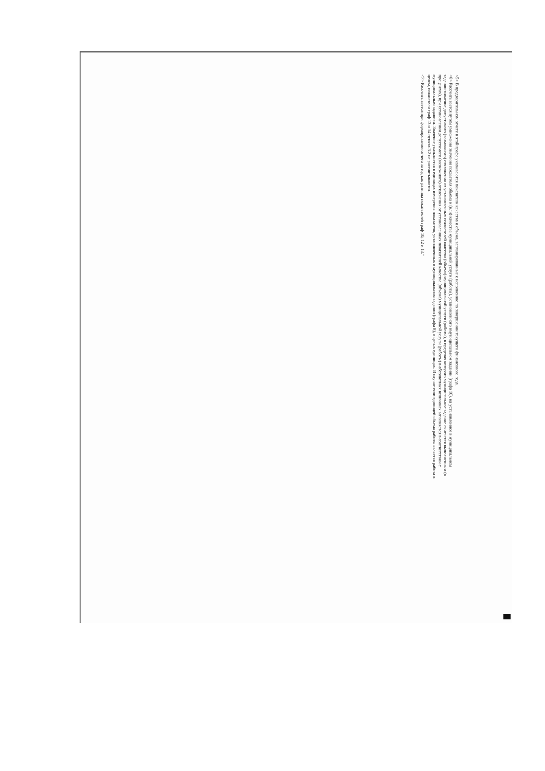<5> В предварительном отчете в этой графе указываются показатели качества и объема, запланированные к исполнению по завершении текущего финансового года.
<6> Рассчитывается путем умножения значения показателя объема и (или) качества муниципальной услуги (работы), установленного вмуниципальном задании (графа 10), на установленное в муниципальном задании значение допустимого (возможного) отклонения от установленных показателей качества (объема) муниципальной услуги (работы), в пределах которого муниципальное задание считается выполненным (в процентах), при установлении допустимого (возможного) отклонения от установленных показателей качества (объема) муниципальной услуги (работы) в абсолютных величинах заполняется в соответствии с муниципальным заданием. Значение указывается в единицах измерения показателя, установленных в муниципальном задании (графа 8), в целых единицах. В случае если единицей объема работы является работа в целом, показатели граф 13 и 14 пункта 3.2 не рассчитываются.
<7> Рассчитывается при формировании отчета за год как разница показателей граф 10, 12 и 13."